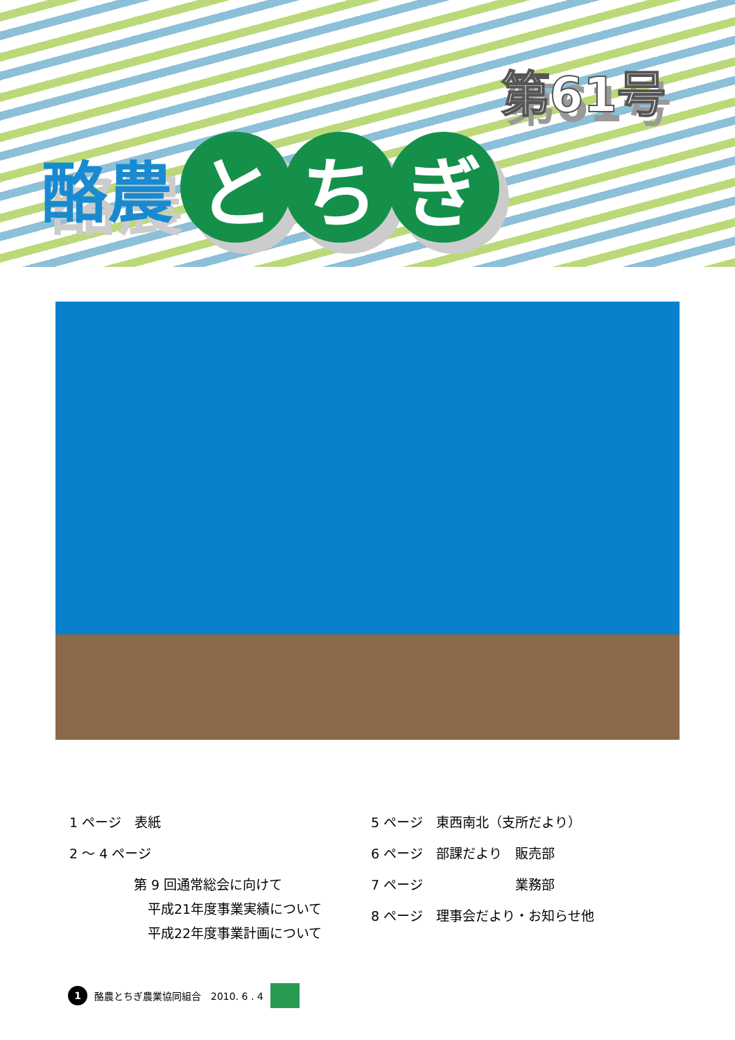第61号
酪農
と ち ぎ
1 ページ　表紙
2 ～ 4 ページ
第 9 回通常総会に向けて
平成21年度事業実績について
平成22年度事業計画について
5 ページ　東西南北（支所だより）
6 ページ　部課だより　販売部
7 ページ　　　　　　　業務部
8 ページ　理事会だより・お知らせ他
1 酪農とちぎ農業協同組合　2010. 6 . 4